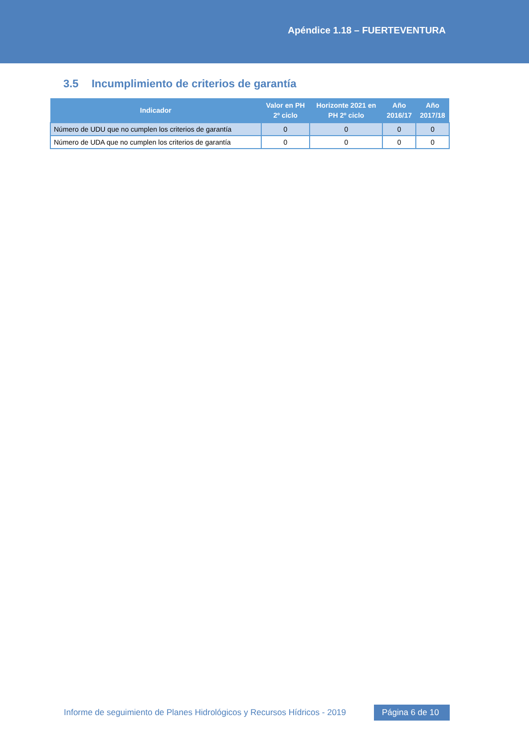Apéndice 1.18 – FUERTEVENTURA
3.5 Incumplimiento de criterios de garantía
| Indicador | Valor en PH 2º ciclo | Horizonte 2021 en PH 2º ciclo | Año 2016/17 | Año 2017/18 |
| --- | --- | --- | --- | --- |
| Número de UDU que no cumplen los criterios de garantía | 0 | 0 | 0 | 0 |
| Número de UDA que no cumplen los criterios de garantía | 0 | 0 | 0 | 0 |
Informe de seguimiento de Planes Hidrológicos y Recursos Hídricos - 2019 Página 6 de 10